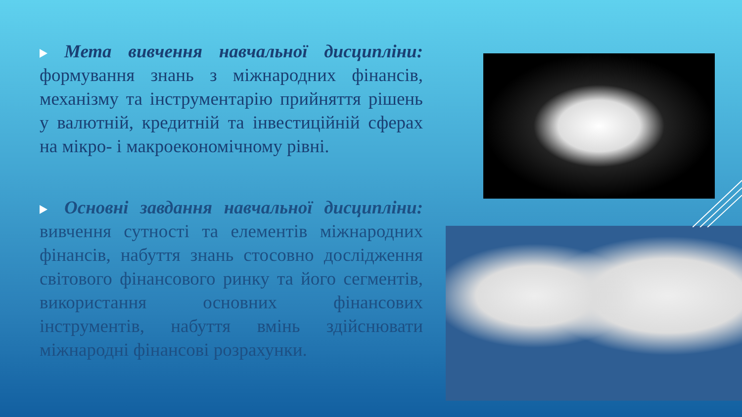Мета вивчення навчальної дисципліни: формування знань з міжнародних фінансів, механізму та інструментарію прийняття рішень у валютній, кредитній та інвестиційній сферах на мікро- і макроекономічному рівні.
Основні завдання навчальної дисципліни: вивчення сутності та елементів міжнародних фінансів, набуття знань стосовно дослідження світового фінансового ринку та його сегментів, використання основних фінансових інструментів, набуття вмінь здійснювати міжнародні фінансові розрахунки.